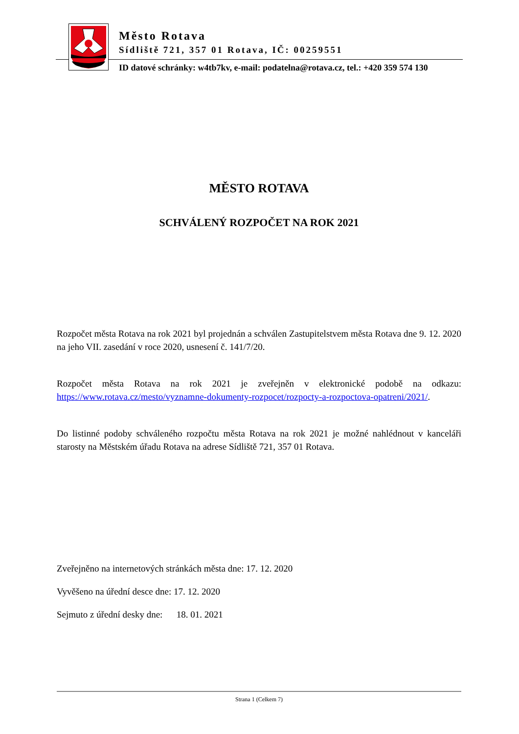Město Rotava
Sídliště 721, 357 01 Rotava, IČ: 00259551
ID datové schránky: w4tb7kv, e-mail: podatelna@rotava.cz, tel.: +420 359 574 130
MĚSTO ROTAVA
SCHVÁLENÝ ROZPOČET NA ROK 2021
Rozpočet města Rotava na rok 2021 byl projednán a schválen Zastupitelstvem města Rotava dne 9. 12. 2020 na jeho VII. zasedání v roce 2020, usnesení č. 141/7/20.
Rozpočet města Rotava na rok 2021 je zveřejněn v elektronické podobě na odkazu: https://www.rotava.cz/mesto/vyznamne-dokumenty-rozpocet/rozpocty-a-rozpoctova-opatreni/2021/.
Do listinné podoby schváleného rozpočtu města Rotava na rok 2021 je možné nahlédnout v kanceláři starosty na Městském úřadu Rotava na adrese Sídliště 721, 357 01 Rotava.
Zveřejněno na internetových stránkách města dne: 17. 12. 2020
Vyvěšeno na úřední desce dne: 17. 12. 2020
Sejmuto z úřední desky dne: 18. 01. 2021
Strana 1 (Celkem 7)